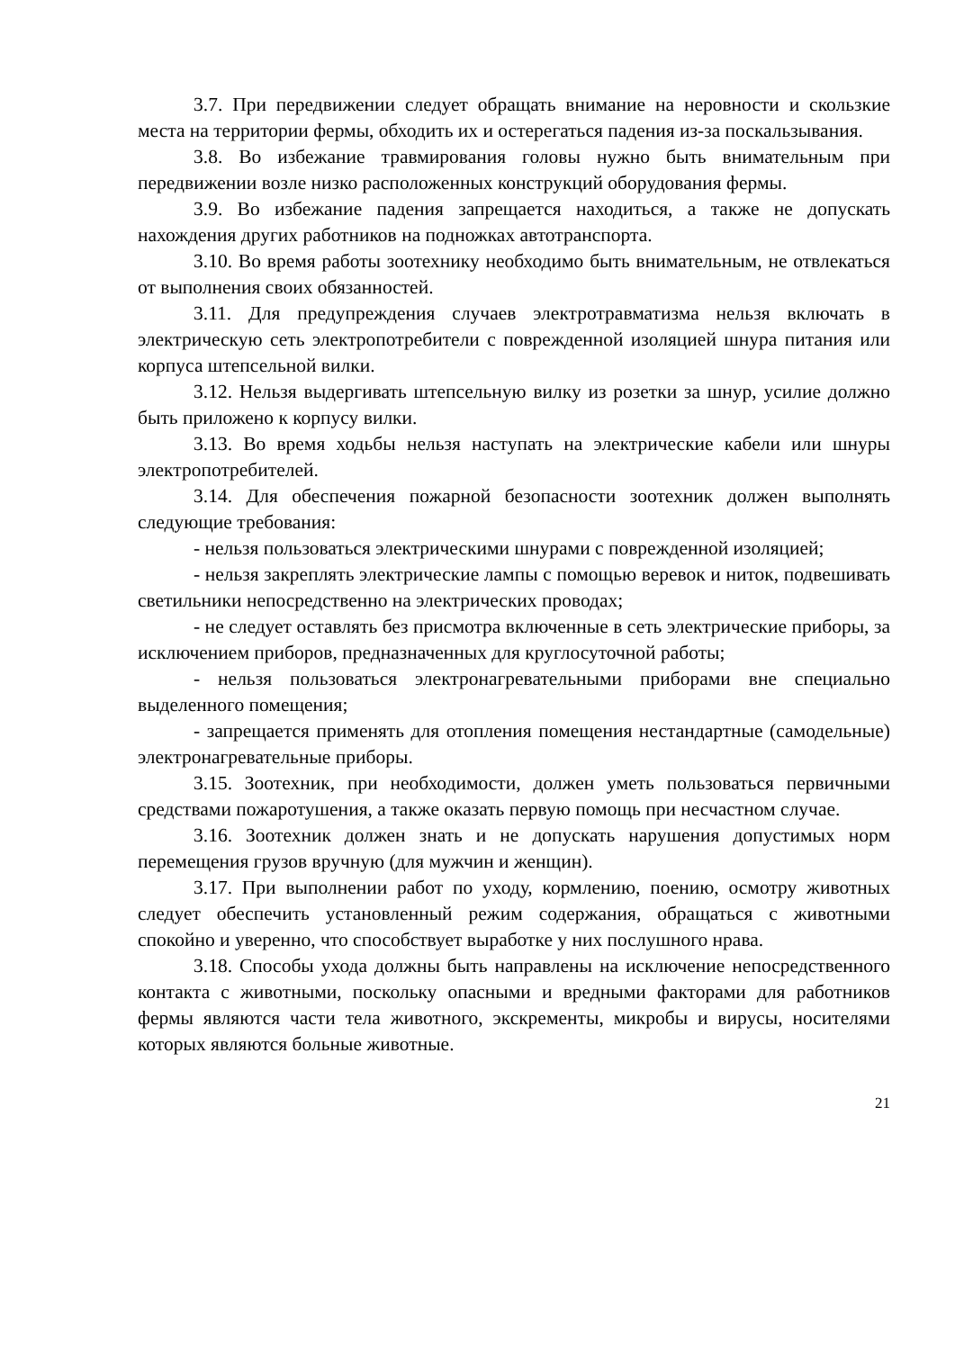3.7. При передвижении следует обращать внимание на неровности и скользкие места на территории фермы, обходить их и остерегаться падения из-за поскальзывания.
3.8. Во избежание травмирования головы нужно быть внимательным при передвижении возле низко расположенных конструкций оборудования фермы.
3.9. Во избежание падения запрещается находиться, а также не допускать нахождения других работников на подножках автотранспорта.
3.10. Во время работы зоотехнику необходимо быть внимательным, не отвлекаться от выполнения своих обязанностей.
3.11. Для предупреждения случаев электротравматизма нельзя включать в электрическую сеть электропотребители с поврежденной изоляцией шнура питания или корпуса штепсельной вилки.
3.12. Нельзя выдергивать штепсельную вилку из розетки за шнур, усилие должно быть приложено к корпусу вилки.
3.13. Во время ходьбы нельзя наступать на электрические кабели или шнуры электропотребителей.
3.14. Для обеспечения пожарной безопасности зоотехник должен выполнять следующие требования:
- нельзя пользоваться электрическими шнурами с поврежденной изоляцией;
- нельзя закреплять электрические лампы с помощью веревок и ниток, подвешивать светильники непосредственно на электрических проводах;
- не следует оставлять без присмотра включенные в сеть электрические приборы, за исключением приборов, предназначенных для круглосуточной работы;
- нельзя пользоваться электронагревательными приборами вне специально выделенного помещения;
- запрещается применять для отопления помещения нестандартные (самодельные) электронагревательные приборы.
3.15. Зоотехник, при необходимости, должен уметь пользоваться первичными средствами пожаротушения, а также оказать первую помощь при несчастном случае.
3.16. Зоотехник должен знать и не допускать нарушения допустимых норм перемещения грузов вручную (для мужчин и женщин).
3.17. При выполнении работ по уходу, кормлению, поению, осмотру животных следует обеспечить установленный режим содержания, обращаться с животными спокойно и уверенно, что способствует выработке у них послушного нрава.
3.18. Способы ухода должны быть направлены на исключение непосредственного контакта с животными, поскольку опасными и вредными факторами для работников фермы являются части тела животного, экскременты, микробы и вирусы, носителями которых являются больные животные.
21